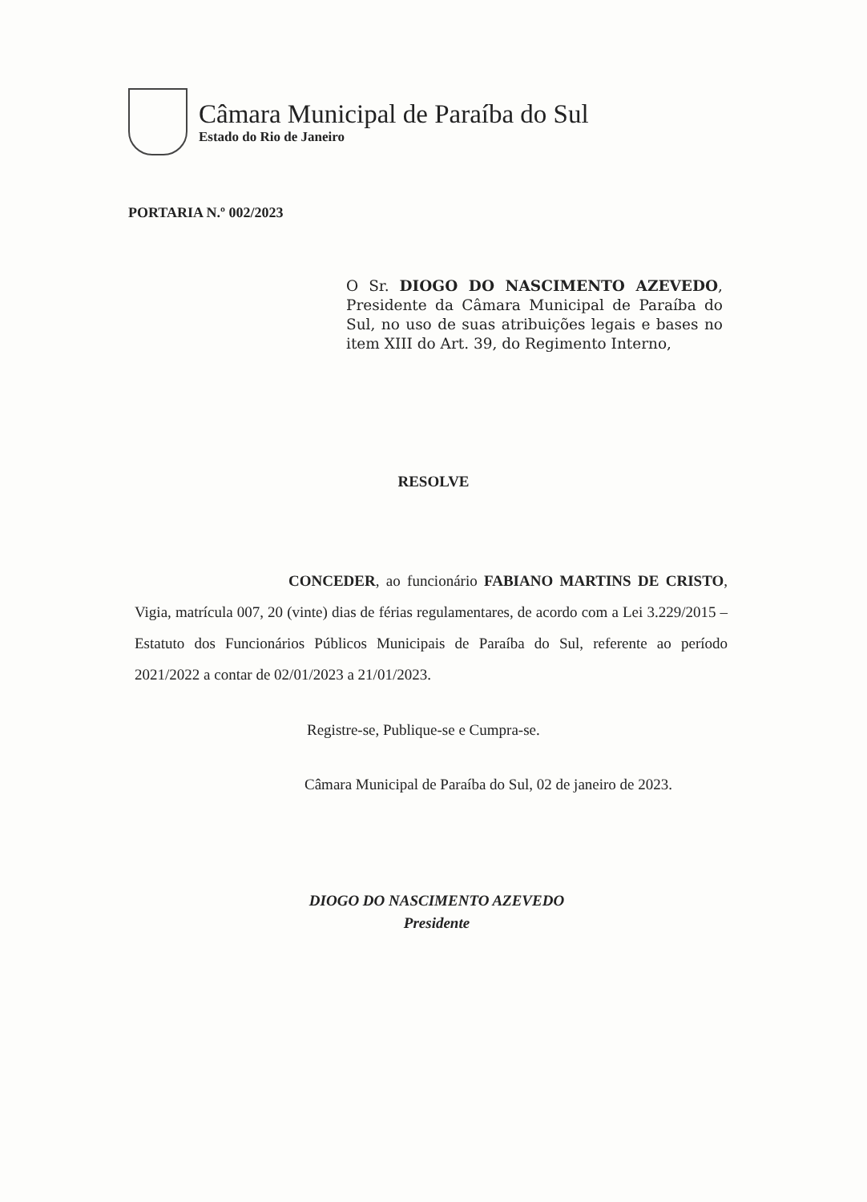Câmara Municipal de Paraíba do Sul
Estado do Rio de Janeiro
PORTARIA N.º 002/2023
O Sr. DIOGO DO NASCIMENTO AZEVEDO, Presidente da Câmara Municipal de Paraíba do Sul, no uso de suas atribuições legais e bases no item XIII do Art. 39, do Regimento Interno,
RESOLVE
CONCEDER, ao funcionário FABIANO MARTINS DE CRISTO, Vigia, matrícula 007, 20 (vinte) dias de férias regulamentares, de acordo com a Lei 3.229/2015 – Estatuto dos Funcionários Públicos Municipais de Paraíba do Sul, referente ao período 2021/2022 a contar de 02/01/2023 a 21/01/2023.
Registre-se, Publique-se e Cumpra-se.
Câmara Municipal de Paraíba do Sul, 02 de janeiro de 2023.
DIOGO DO NASCIMENTO AZEVEDO
Presidente